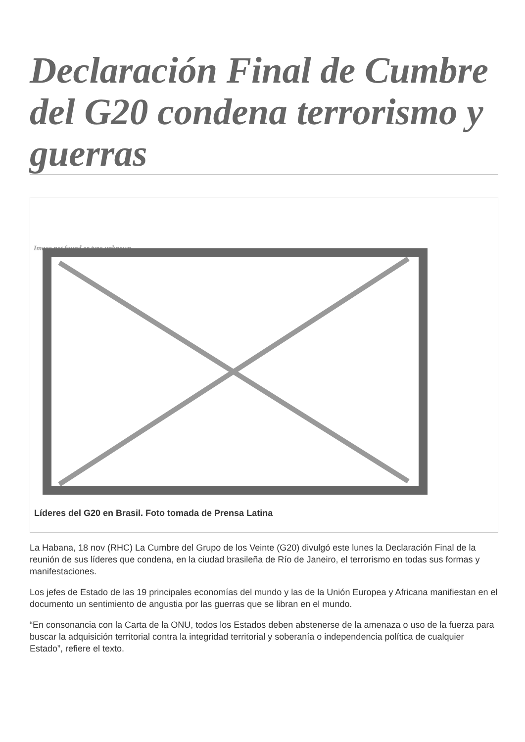Declaración Final de Cumbre del G20 condena terrorismo y guerras
Image not found or type unknown
Líderes del G20 en Brasil. Foto tomada de Prensa Latina
La Habana, 18 nov (RHC) La Cumbre del Grupo de los Veinte (G20) divulgó este lunes la Declaración Final de la reunión de sus líderes que condena, en la ciudad brasileña de Río de Janeiro, el terrorismo en todas sus formas y manifestaciones.
Los jefes de Estado de las 19 principales economías del mundo y las de la Unión Europea y Africana manifiestan en el documento un sentimiento de angustia por las guerras que se libran en el mundo.
“En consonancia con la Carta de la ONU, todos los Estados deben abstenerse de la amenaza o uso de la fuerza para buscar la adquisición territorial contra la integridad territorial y soberanía o independencia política de cualquier Estado”, refiere el texto.